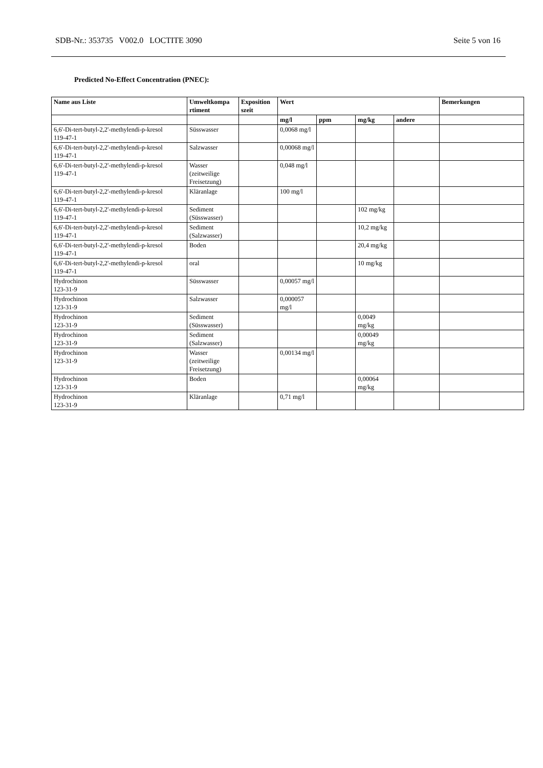SDB-Nr.: 353735 V002.0 LOCTITE 3090 Seite 5 von 16
Predicted No-Effect Concentration (PNEC):
| Name aus Liste | Umweltkompa rtiment | Exposition szeit | Wert | | | | Bemerkungen |
| --- | --- | --- | --- | --- | --- | --- | --- |
| | | | mg/l | ppm | mg/kg | andere | |
| 6,6'-Di-tert-butyl-2,2'-methylendi-p-kresol 119-47-1 | Süsswasser | | 0,0068 mg/l | | | | |
| 6,6'-Di-tert-butyl-2,2'-methylendi-p-kresol 119-47-1 | Salzwasser | | 0,00068 mg/l | | | | |
| 6,6'-Di-tert-butyl-2,2'-methylendi-p-kresol 119-47-1 | Wasser (zeitweilige Freisetzung) | | 0,048 mg/l | | | | |
| 6,6'-Di-tert-butyl-2,2'-methylendi-p-kresol 119-47-1 | Kläranlage | | 100 mg/l | | | | |
| 6,6'-Di-tert-butyl-2,2'-methylendi-p-kresol 119-47-1 | Sediment (Süsswasser) | | | | 102 mg/kg | | |
| 6,6'-Di-tert-butyl-2,2'-methylendi-p-kresol 119-47-1 | Sediment (Salzwasser) | | | | 10,2 mg/kg | | |
| 6,6'-Di-tert-butyl-2,2'-methylendi-p-kresol 119-47-1 | Boden | | | | 20,4 mg/kg | | |
| 6,6'-Di-tert-butyl-2,2'-methylendi-p-kresol 119-47-1 | oral | | | | 10 mg/kg | | |
| Hydrochinon 123-31-9 | Süsswasser | | 0,00057 mg/l | | | | |
| Hydrochinon 123-31-9 | Salzwasser | | 0,000057 mg/l | | | | |
| Hydrochinon 123-31-9 | Sediment (Süsswasser) | | | | 0,0049 mg/kg | | |
| Hydrochinon 123-31-9 | Sediment (Salzwasser) | | | | 0,00049 mg/kg | | |
| Hydrochinon 123-31-9 | Wasser (zeitweilige Freisetzung) | | 0,00134 mg/l | | | | |
| Hydrochinon 123-31-9 | Boden | | | | 0,00064 mg/kg | | |
| Hydrochinon 123-31-9 | Kläranlage | | 0,71 mg/l | | | | |